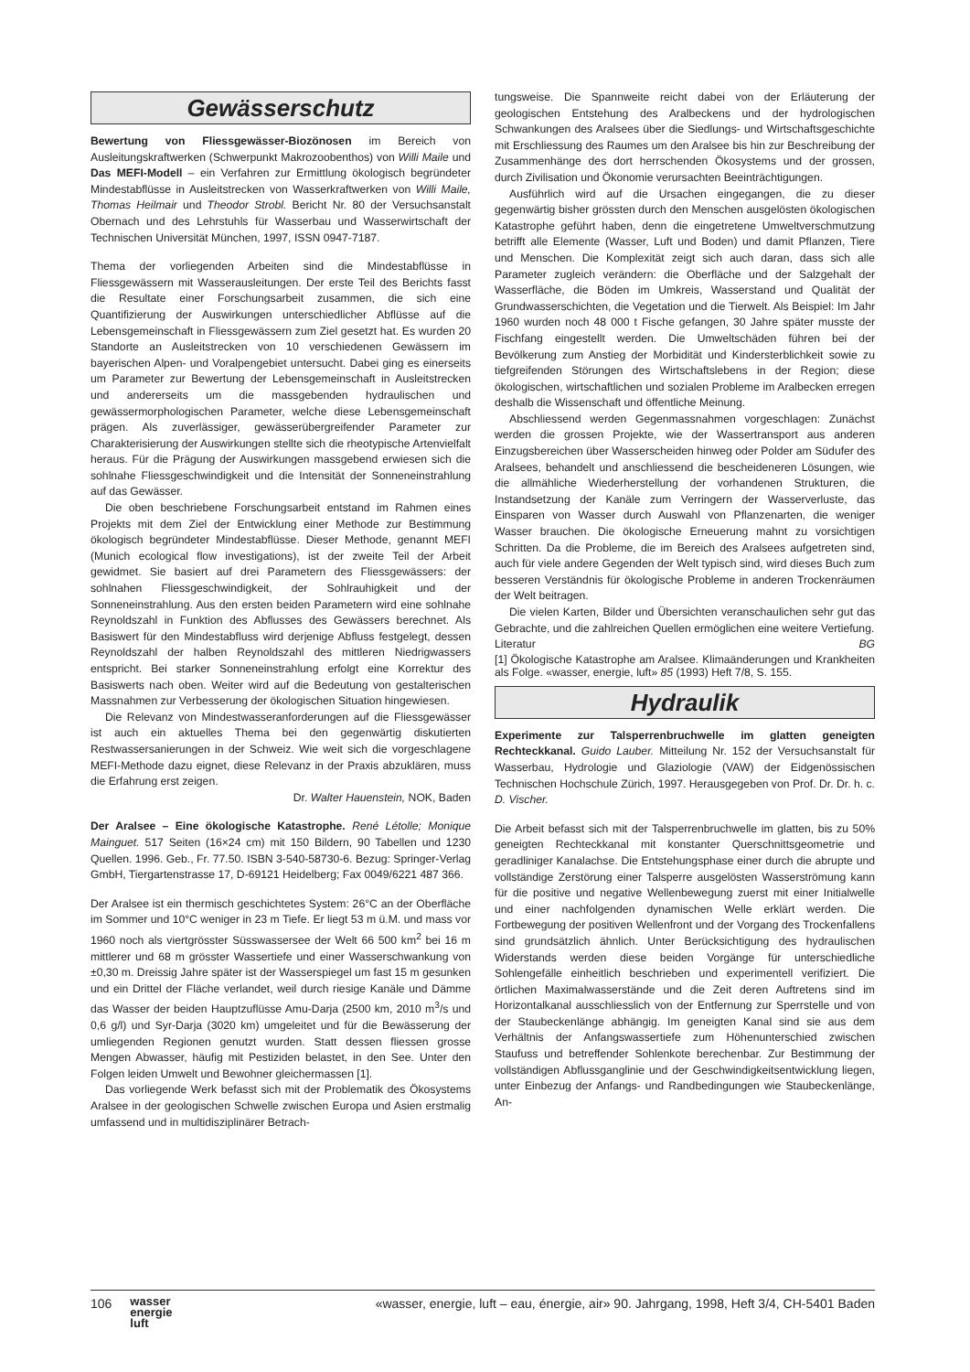Gewässerschutz
Bewertung von Fliessgewässer-Biozönosen im Bereich von Ausleitungskraftwerken (Schwerpunkt Makrozoobenthos) von Willi Maile und Das MEFI-Modell – ein Verfahren zur Ermittlung ökologisch begründeter Mindestabflüsse in Ausleitstrecken von Wasserkraftwerken von Willi Maile, Thomas Heilmair und Theodor Strobl. Bericht Nr. 80 der Versuchsanstalt Obernach und des Lehrstuhls für Wasserbau und Wasserwirtschaft der Technischen Universität München, 1997, ISSN 0947-7187.
Thema der vorliegenden Arbeiten sind die Mindestabflüsse in Fliessgewässern mit Wasserausleitungen. Der erste Teil des Berichts fasst die Resultate einer Forschungsarbeit zusammen, die sich eine Quantifizierung der Auswirkungen unterschiedlicher Abflüsse auf die Lebensgemeinschaft in Fliessgewässern zum Ziel gesetzt hat. Es wurden 20 Standorte an Ausleitstrecken von 10 verschiedenen Gewässern im bayerischen Alpen- und Voralpengebiet untersucht. Dabei ging es einerseits um Parameter zur Bewertung der Lebensgemeinschaft in Ausleitstrecken und andererseits um die massgebenden hydraulischen und gewässermorphologischen Parameter, welche diese Lebensgemeinschaft prägen. Als zuverlässiger, gewässerübergreifender Parameter zur Charakterisierung der Auswirkungen stellte sich die rheotypische Artenvielfalt heraus. Für die Prägung der Auswirkungen massgebend erwiesen sich die sohlnahe Fliessgeschwindigkeit und die Intensität der Sonneneinstrahlung auf das Gewässer.
Die oben beschriebene Forschungsarbeit entstand im Rahmen eines Projekts mit dem Ziel der Entwicklung einer Methode zur Bestimmung ökologisch begründeter Mindestabflüsse. Dieser Methode, genannt MEFI (Munich ecological flow investigations), ist der zweite Teil der Arbeit gewidmet. Sie basiert auf drei Parametern des Fliessgewässers: der sohlnahen Fliessgeschwindigkeit, der Sohlrauhigkeit und der Sonneneinstrahlung. Aus den ersten beiden Parametern wird eine sohlnahe Reynoldszahl in Funktion des Abflusses des Gewässers berechnet. Als Basiswert für den Mindestabfluss wird derjenige Abfluss festgelegt, dessen Reynoldszahl der halben Reynoldszahl des mittleren Niedrigwassers entspricht. Bei starker Sonneneinstrahlung erfolgt eine Korrektur des Basiswerts nach oben. Weiter wird auf die Bedeutung von gestalterischen Massnahmen zur Verbesserung der ökologischen Situation hingewiesen.
Die Relevanz von Mindestwasseranforderungen auf die Fliessgewässer ist auch ein aktuelles Thema bei den gegenwärtig diskutierten Restwassersanierungen in der Schweiz. Wie weit sich die vorgeschlagene MEFI-Methode dazu eignet, diese Relevanz in der Praxis abzuklären, muss die Erfahrung erst zeigen.
Dr. Walter Hauenstein, NOK, Baden
Der Aralsee – Eine ökologische Katastrophe. René Létolle; Monique Mainguet. 517 Seiten (16×24 cm) mit 150 Bildern, 90 Tabellen und 1230 Quellen. 1996. Geb., Fr. 77.50. ISBN 3-540-58730-6. Bezug: Springer-Verlag GmbH, Tiergartenstrasse 17, D-69121 Heidelberg; Fax 0049/6221 487 366.
Der Aralsee ist ein thermisch geschichtetes System: 26°C an der Oberfläche im Sommer und 10°C weniger in 23 m Tiefe. Er liegt 53 m ü.M. und mass vor 1960 noch als viertgrösster Süsswassersee der Welt 66 500 km<sup>2</sup> bei 16 m mittlerer und 68 m grösster Wassertiefe und einer Wasserschwankung von ±0,30 m. Dreissig Jahre später ist der Wasserspiegel um fast 15 m gesunken und ein Drittel der Fläche verlandet, weil durch riesige Kanäle und Dämme das Wasser der beiden Hauptzuflüsse Amu-Darja (2500 km, 2010 m<sup>3</sup>/s und 0,6 g/l) und Syr-Darja (3020 km) umgeleitet und für die Bewässerung der umliegenden Regionen genutzt wurden. Statt dessen fliessen grosse Mengen Abwasser, häufig mit Pestiziden belastet, in den See. Unter den Folgen leiden Umwelt und Bewohner gleichermassen [1].
Das vorliegende Werk befasst sich mit der Problematik des Ökosystems Aralsee in der geologischen Schwelle zwischen Europa und Asien erstmalig umfassend und in multidisziplinärer Betrach-
tungsweise. Die Spannweite reicht dabei von der Erläuterung der geologischen Entstehung des Aralbeckens und der hydrologischen Schwankungen des Aralsees über die Siedlungs- und Wirtschaftsgeschichte mit Erschliessung des Raumes um den Aralsee bis hin zur Beschreibung der Zusammenhänge des dort herrschenden Ökosystems und der grossen, durch Zivilisation und Ökonomie verursachten Beeinträchtigungen.
Ausführlich wird auf die Ursachen eingegangen, die zu dieser gegenwärtig bisher grössten durch den Menschen ausgelösten ökologischen Katastrophe geführt haben, denn die eingetretene Umweltverschmutzung betrifft alle Elemente (Wasser, Luft und Boden) und damit Pflanzen, Tiere und Menschen. Die Komplexität zeigt sich auch daran, dass sich alle Parameter zugleich verändern: die Oberfläche und der Salzgehalt der Wasserfläche, die Böden im Umkreis, Wasserstand und Qualität der Grundwasserschichten, die Vegetation und die Tierwelt. Als Beispiel: Im Jahr 1960 wurden noch 48 000 t Fische gefangen, 30 Jahre später musste der Fischfang eingestellt werden. Die Umweltschäden führen bei der Bevölkerung zum Anstieg der Morbidität und Kindersterblichkeit sowie zu tiefgreifenden Störungen des Wirtschaftslebens in der Region; diese ökologischen, wirtschaftlichen und sozialen Probleme im Aralbecken erregen deshalb die Wissenschaft und öffentliche Meinung.
Abschliessend werden Gegenmassnahmen vorgeschlagen: Zunächst werden die grossen Projekte, wie der Wassertransport aus anderen Einzugsbereichen über Wasserscheiden hinweg oder Polder am Südufer des Aralsees, behandelt und anschliessend die bescheideneren Lösungen, wie die allmähliche Wiederherstellung der vorhandenen Strukturen, die Instandsetzung der Kanäle zum Verringern der Wasserverluste, das Einsparen von Wasser durch Auswahl von Pflanzenarten, die weniger Wasser brauchen. Die ökologische Erneuerung mahnt zu vorsichtigen Schritten. Da die Probleme, die im Bereich des Aralsees aufgetreten sind, auch für viele andere Gegenden der Welt typisch sind, wird dieses Buch zum besseren Verständnis für ökologische Probleme in anderen Trockenräumen der Welt beitragen.
Die vielen Karten, Bilder und Übersichten veranschaulichen sehr gut das Gebrachte, und die zahlreichen Quellen ermöglichen eine weitere Vertiefung. BG
Literatur
[1] Ökologische Katastrophe am Aralsee. Klimaänderungen und Krankheiten als Folge. «wasser, energie, luft» 85 (1993) Heft 7/8, S. 155.
Hydraulik
Experimente zur Talsperrenbruchwelle im glatten geneigten Rechteckkanal. Guido Lauber. Mitteilung Nr. 152 der Versuchsanstalt für Wasserbau, Hydrologie und Glaziologie (VAW) der Eidgenössischen Technischen Hochschule Zürich, 1997. Herausgegeben von Prof. Dr. Dr. h. c. D. Vischer.
Die Arbeit befasst sich mit der Talsperrenbruchwelle im glatten, bis zu 50% geneigten Rechteckkanal mit konstanter Querschnittsgeometrie und geradliniger Kanalachse. Die Entstehungsphase einer durch die abrupte und vollständige Zerstörung einer Talsperre ausgelösten Wasserströmung kann für die positive und negative Wellenbewegung zuerst mit einer Initialwelle und einer nachfolgenden dynamischen Welle erklärt werden. Die Fortbewegung der positiven Wellenfront und der Vorgang des Trockenfallens sind grundsätzlich ähnlich. Unter Berücksichtigung des hydraulischen Widerstands werden diese beiden Vorgänge für unterschiedliche Sohlengefälle einheitlich beschrieben und experimentell verifiziert. Die örtlichen Maximalwasserstände und die Zeit deren Auftretens sind im Horizontalkanal ausschliesslich von der Entfernung zur Sperrstelle und von der Staubeckenlänge abhängig. Im geneigten Kanal sind sie aus dem Verhältnis der Anfangswassertiefe zum Höhenunterschied zwischen Staufuss und betreffender Sohlenkote berechenbar. Zur Bestimmung der vollständigen Abflussganglinie und der Geschwindigkeitsentwicklung liegen, unter Einbezug der Anfangs- und Randbedingungen wie Staubeckenlänge, An-
106 wasser
energie
luft
«wasser, energie, luft – eau, énergie, air» 90. Jahrgang, 1998, Heft 3/4, CH-5401 Baden